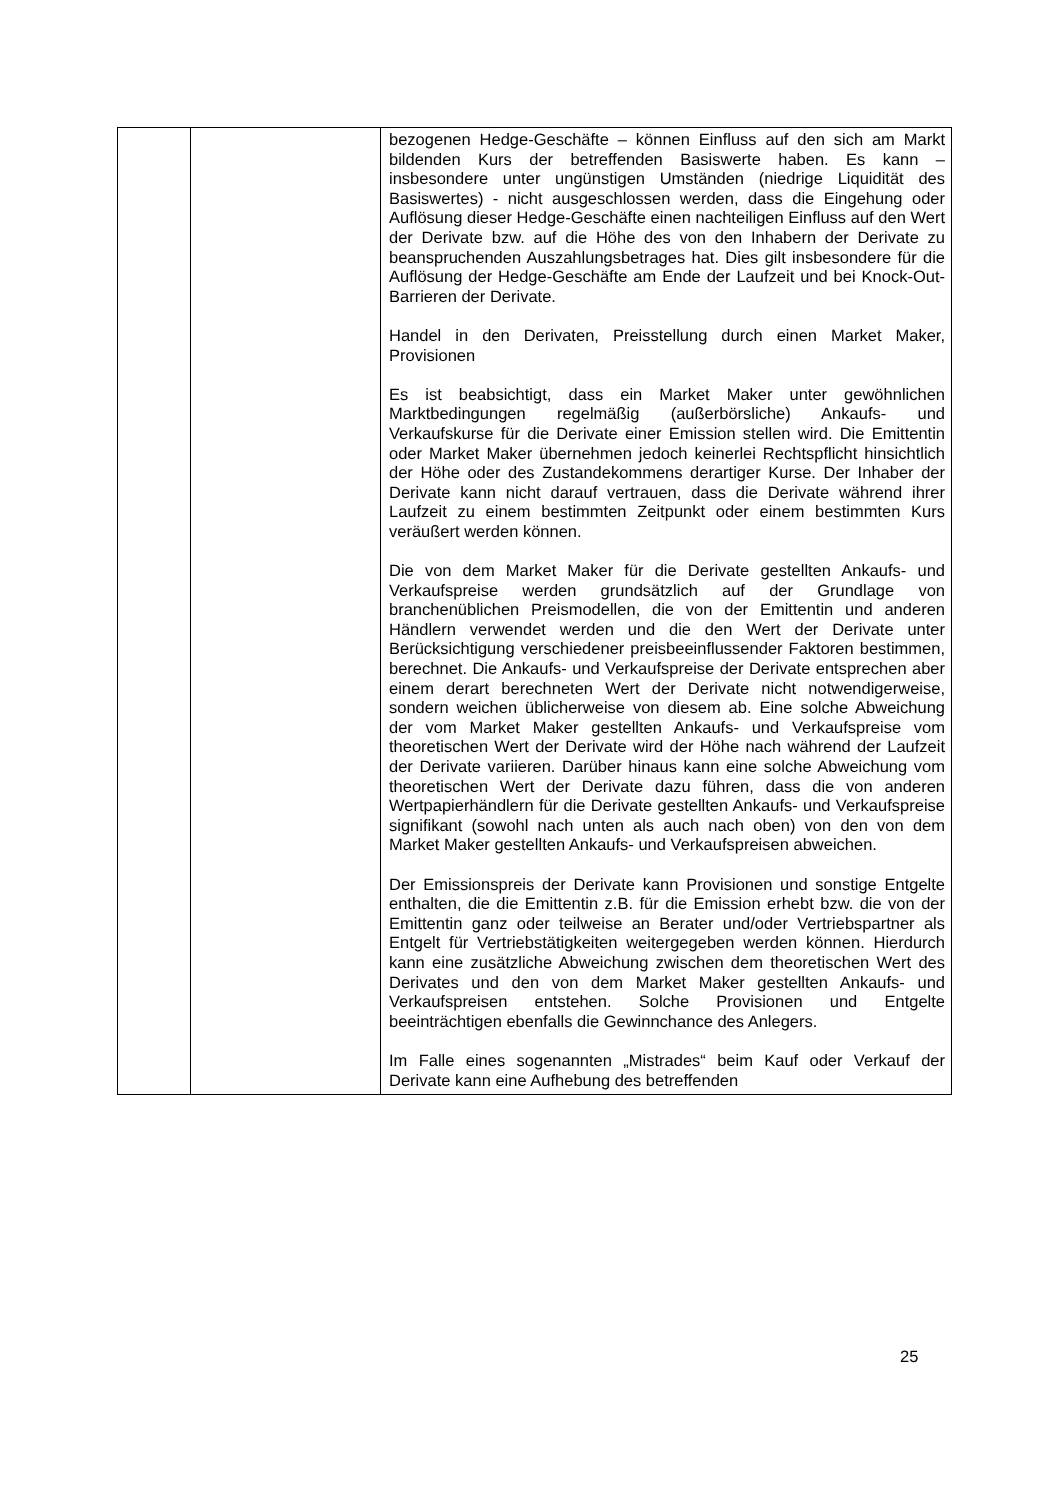| | | bezogenen Hedge-Geschäfte – können Einfluss auf den sich am Markt bildenden Kurs der betreffenden Basiswerte haben. Es kann – insbesondere unter ungünstigen Umständen (niedrige Liquidität des Basiswertes) - nicht ausgeschlossen werden, dass die Eingehung oder Auflösung dieser Hedge-Geschäfte einen nachteiligen Einfluss auf den Wert der Derivate bzw. auf die Höhe des von den Inhabern der Derivate zu beanspruchenden Auszahlungsbetrages hat. Dies gilt insbesondere für die Auflösung der Hedge-Geschäfte am Ende der Laufzeit und bei Knock-Out-Barrieren der Derivate. Handel in den Derivaten, Preisstellung durch einen Market Maker, Provisionen Es ist beabsichtigt, dass ein Market Maker unter gewöhnlichen Marktbedingungen regelmäßig (außerbörsliche) Ankaufs- und Verkaufskurse für die Derivate einer Emission stellen wird. Die Emittentin oder Market Maker übernehmen jedoch keinerlei Rechtspflicht hinsichtlich der Höhe oder des Zustandekommens derartiger Kurse. Der Inhaber der Derivate kann nicht darauf vertrauen, dass die Derivate während ihrer Laufzeit zu einem bestimmten Zeitpunkt oder einem bestimmten Kurs veräußert werden können. Die von dem Market Maker für die Derivate gestellten Ankaufs- und Verkaufspreise werden grundsätzlich auf der Grundlage von branchenüblichen Preismodellen, die von der Emittentin und anderen Händlern verwendet werden und die den Wert der Derivate unter Berücksichtigung verschiedener preisbeeinflussender Faktoren bestimmen, berechnet. Die Ankaufs- und Verkaufspreise der Derivate entsprechen aber einem derart berechneten Wert der Derivate nicht notwendigerweise, sondern weichen üblicherweise von diesem ab. Eine solche Abweichung der vom Market Maker gestellten Ankaufs- und Verkaufspreise vom theoretischen Wert der Derivate wird der Höhe nach während der Laufzeit der Derivate variieren. Darüber hinaus kann eine solche Abweichung vom theoretischen Wert der Derivate dazu führen, dass die von anderen Wertpapierhändlern für die Derivate gestellten Ankaufs- und Verkaufspreise signifikant (sowohl nach unten als auch nach oben) von den von dem Market Maker gestellten Ankaufs- und Verkaufspreisen abweichen. Der Emissionspreis der Derivate kann Provisionen und sonstige Entgelte enthalten, die die Emittentin z.B. für die Emission erhebt bzw. die von der Emittentin ganz oder teilweise an Berater und/oder Vertriebspartner als Entgelt für Vertriebstätigkeiten weitergegeben werden können. Hierdurch kann eine zusätzliche Abweichung zwischen dem theoretischen Wert des Derivates und den von dem Market Maker gestellten Ankaufs- und Verkaufspreisen entstehen. Solche Provisionen und Entgelte beeinträchtigen ebenfalls die Gewinnchance des Anlegers. Im Falle eines sogenannten „Mistrades“ beim Kauf oder Verkauf der Derivate kann eine Aufhebung des betreffenden |
25